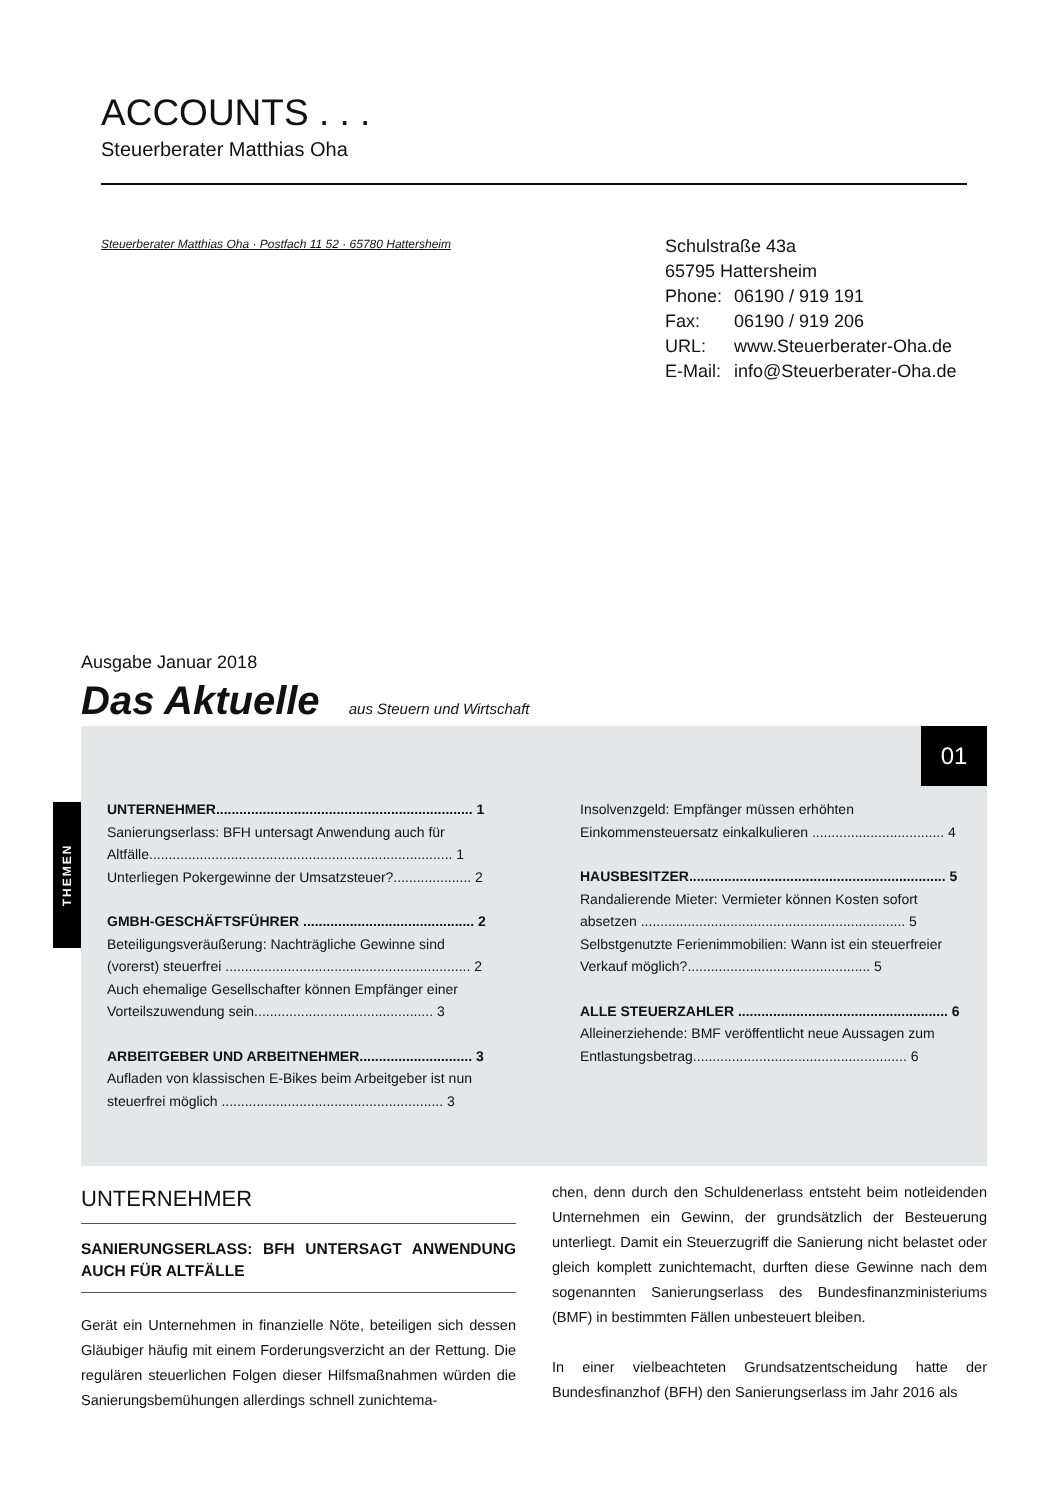ACCOUNTS . . .
Steuerberater Matthias Oha
Steuerberater Matthias Oha · Postfach 11 52 · 65780 Hattersheim
Schulstraße 43a
65795 Hattersheim
Phone: 06190 / 919 191
Fax: 06190 / 919 206
URL: www.Steuerberater-Oha.de
E-Mail: info@Steuerberater-Oha.de
Ausgabe Januar 2018
Das Aktuelle aus Steuern und Wirtschaft
01
UNTERNEHMER.................................................................. 1
Sanierungserlass: BFH untersagt Anwendung auch für Altfälle.............................................................................. 1
Unterliegen Pokergewinne der Umsatzsteuer?.................... 2
GMBH-GESCHÄFTSFÜHRER ............................................ 2
Beteiligungsveräußerung: Nachträgliche Gewinne sind (vorerst) steuerfrei ............................................................... 2
Auch ehemalige Gesellschafter können Empfänger einer Vorteilszuwendung sein.............................................. 3
ARBEITGEBER UND ARBEITNEHMER............................. 3
Aufladen von klassischen E-Bikes beim Arbeitgeber ist nun steuerfrei möglich ......................................................... 3
Insolvenzgeld: Empfänger müssen erhöhten Einkommensteuersatz einkalkulieren .................................. 4
HAUSBESITZER.................................................................. 5
Randalierende Mieter: Vermieter können Kosten sofort absetzen .................................................................... 5
Selbstgenutzte Ferienimmobilien: Wann ist ein steuerfreier Verkauf möglich?............................................... 5
ALLE STEUERZAHLER ...................................................... 6
Alleinerziehende: BMF veröffentlicht neue Aussagen zum Entlastungsbetrag....................................................... 6
THEMEN
UNTERNEHMER
SANIERUNGSERLASS: BFH UNTERSAGT ANWENDUNG AUCH FÜR ALTFÄLLE
Gerät ein Unternehmen in finanzielle Nöte, beteiligen sich dessen Gläubiger häufig mit einem Forderungsverzicht an der Rettung. Die regulären steuerlichen Folgen dieser Hilfsmaßnahmen würden die Sanierungsbemühungen allerdings schnell zunichtema-
chen, denn durch den Schuldenerlass entsteht beim notleidenden Unternehmen ein Gewinn, der grundsätzlich der Besteuerung unterliegt. Damit ein Steuerzugriff die Sanierung nicht belastet oder gleich komplett zunichtemacht, durften diese Gewinne nach dem sogenannten Sanierungserlass des Bundesfinanzministeriums (BMF) in bestimmten Fällen unbesteuert bleiben.
In einer vielbeachteten Grundsatzentscheidung hatte der Bundesfinanzhof (BFH) den Sanierungserlass im Jahr 2016 als